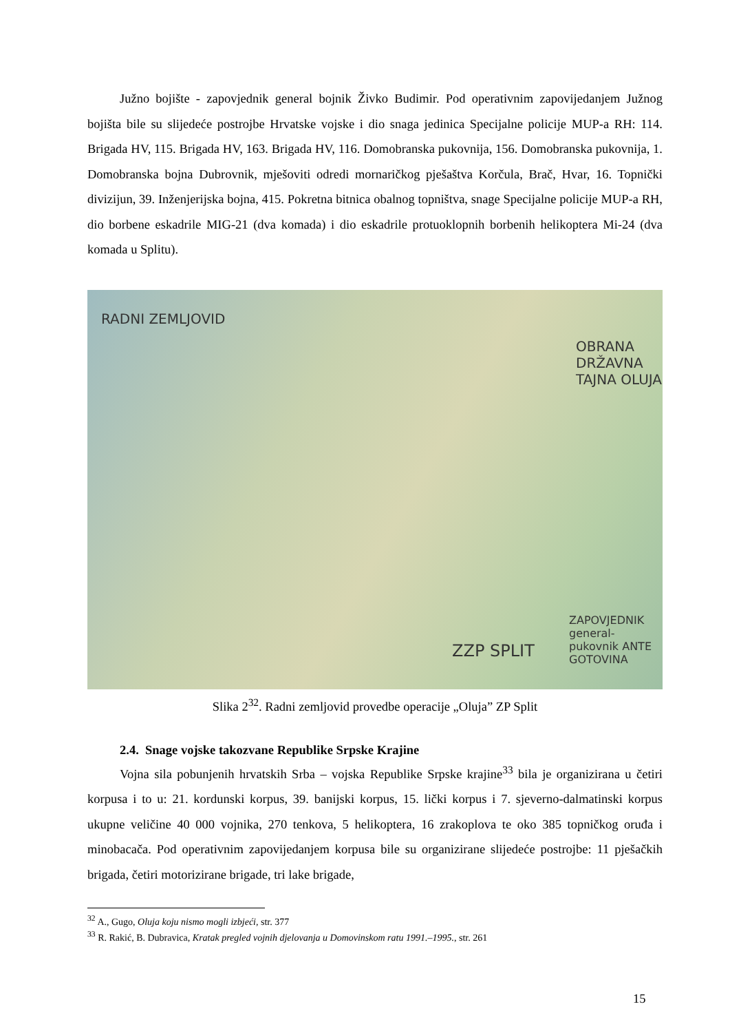Južno bojište - zapovjednik general bojnik Živko Budimir. Pod operativnim zapovijedanjem Južnog bojišta bile su slijedeće postrojbe Hrvatske vojske i dio snaga jedinica Specijalne policije MUP-a RH: 114. Brigada HV, 115. Brigada HV, 163. Brigada HV, 116. Domobranska pukovnija, 156. Domobranska pukovnija, 1. Domobranska bojna Dubrovnik, mješoviti odredi mornaričkog pješaštva Korčula, Brač, Hvar, 16. Topnički divizijun, 39. Inženjerijska bojna, 415. Pokretna bitnica obalnog topništva, snage Specijalne policije MUP-a RH, dio borbene eskadrile MIG-21 (dva komada) i dio eskadrile protuoklopnih borbenih helikoptera Mi-24 (dva komada u Splitu).
RADNI ZEMLJOVID
OBRANA DRŽAVNA TAJNA OLUJA
ZZP SPLIT
ZAPOVJEDNIK general-pukovnik ANTE GOTOVINA
Slika 2<sup>32</sup>. Radni zemljovid provedbe operacije „Oluja” ZP Split
2.4. Snage vojske takozvane Republike Srpske Krajine
Vojna sila pobunjenih hrvatskih Srba – vojska Republike Srpske krajine<sup>33</sup> bila je organizirana u četiri korpusa i to u: 21. kordunski korpus, 39. banijski korpus, 15. lički korpus i 7. sjeverno-dalmatinski korpus ukupne veličine 40 000 vojnika, 270 tenkova, 5 helikoptera, 16 zrakoplova te oko 385 topničkog oruđa i minobacača. Pod operativnim zapovijedanjem korpusa bile su organizirane slijedeće postrojbe: 11 pješačkih brigada, četiri motorizirane brigade, tri lake brigade,
<sup>32</sup> A., Gugo, Oluja koju nismo mogli izbjeći, str. 377
<sup>33</sup> R. Rakić, B. Dubravica, Kratak pregled vojnih djelovanja u Domovinskom ratu 1991.–1995., str. 261
15